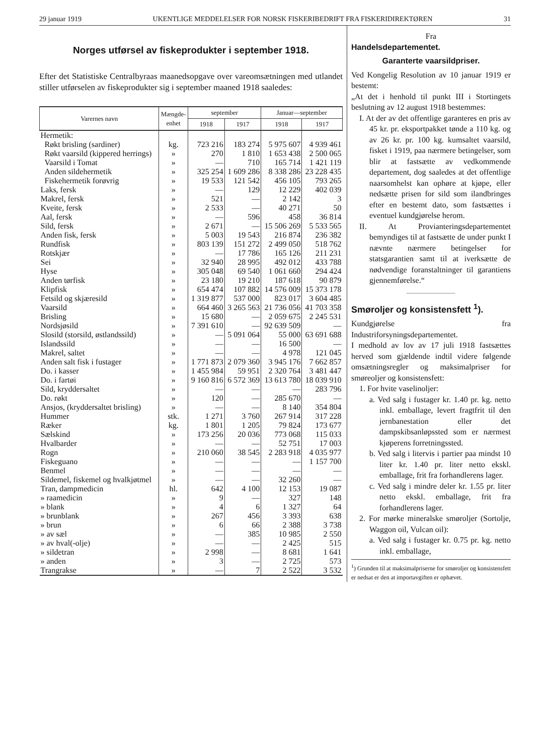29 januar 1919 UKENTLIGE MEDDELELSER FOR NORSK FISKERIBEDRIFT FRA FISKERIDIREKTØREN 31
Norges utførsel av fiskeprodukter i september 1918.
Efter det Statistiske Centralbyraas maanedsopgave over vareomsætningen med utlandet stiller utførselen av fiskeprodukter sig i september maaned 1918 saaledes:
| Varernes navn | Mængde- enhet | september | | Januar—september | |
| --- | --- | --- | --- | --- | --- |
| | | 1918 | 1917 | 1918 | 1917 |
| Hermetik: | | | | | |
| Røkt brisling (sardiner) | kg. | 723 216 | 183 274 | 5 975 607 | 4 939 461 |
| Røkt vaarsild (kippered herrings) | » | 270 | 1 810 | 1 653 438 | 2 500 065 |
| Vaarsild i Tomat | » | — | 710 | 165 714 | 1 421 119 |
| Anden sildehermetik | » | 325 254 | 1 609 286 | 8 338 286 | 23 228 435 |
| Fiskehermetik forøvrig | » | 19 533 | 121 542 | 456 105 | 793 265 |
| Laks, fersk | » | — | 129 | 12 229 | 402 039 |
| Makrel, fersk | » | 521 | — | 2 142 | 3 |
| Kveite, fersk | » | 2 533 | — | 40 271 | 50 |
| Aal, fersk | » | — | 596 | 458 | 36 814 |
| Sild, fersk | » | 2 671 | — | 15 506 269 | 5 533 565 |
| Anden fisk, fersk | » | 5 003 | 19 543 | 216 874 | 236 382 |
| Rundfisk | » | 803 139 | 151 272 | 2 499 050 | 518 762 |
| Rotskjær | » | — | 17 786 | 165 126 | 211 231 |
| Sei | » | 32 940 | 28 995 | 492 012 | 433 788 |
| Hyse | » | 305 048 | 69 540 | 1 061 660 | 294 424 |
| Anden tørfisk | » | 23 180 | 19 210 | 187 618 | 90 879 |
| Klipfisk | » | 654 474 | 107 882 | 14 576 009 | 15 373 178 |
| Fetsild og skjæresild | » | 1 319 877 | 537 000 | 823 017 | 3 604 485 |
| Vaarsild | » | 664 460 | 3 265 563 | 21 736 056 | 41 703 358 |
| Brisling | » | 15 680 | — | 2 059 675 | 2 245 531 |
| Nordsjøsild | » | 7 391 610 | — | 92 639 509 | — |
| Slosild (storsild, østlandssild) | » | — | 5 091 064 | 55 000 | 63 691 688 |
| Islandssild | » | — | — | 16 500 | — |
| Makrel, saltet | » | — | — | 4 978 | 121 045 |
| Anden salt fisk i fustager | » | 1 771 873 | 2 079 360 | 3 945 176 | 7 662 857 |
| Do. i kasser | » | 1 455 984 | 59 951 | 2 320 764 | 3 481 447 |
| Do. i fartøi | » | 9 160 816 | 6 572 369 | 13 613 780 | 18 039 910 |
| Sild, kryddersaltet | » | — | — | — | 283 796 |
| Do. røkt | » | 120 | — | 285 670 | — |
| Ansjos, (kryddersaltet brisling) | » | — | — | 8 140 | 354 804 |
| Hummer | stk. | 1 271 | 3 760 | 267 914 | 317 228 |
| Ræker | kg. | 1 801 | 1 205 | 79 824 | 173 677 |
| Sælskind | » | 173 256 | 20 036 | 773 068 | 115 033 |
| Hvalbarder | » | — | — | 52 751 | 17 003 |
| Rogn | » | 210 060 | 38 545 | 2 283 918 | 4 035 977 |
| Fiskeguano | » | — | — | — | 1 157 700 |
| Benmel | » | — | — | — | — |
| Sildemel, fiskemel og hvalkjøtmel | » | — | — | 32 260 | — |
| Tran, dampmedicin | hl. | 642 | 4 100 | 12 153 | 19 087 |
| » raamedicin | » | 9 | — | 327 | 148 |
| » blank | » | 4 | 6 | 1 327 | 64 |
| » brunblank | » | 267 | 456 | 3 393 | 638 |
| » brun | » | 6 | 66 | 2 388 | 3 738 |
| » av sæl | » | — | 385 | 10 985 | 2 550 |
| » av hval(-olje) | » | — | — | 2 425 | 515 |
| » sildetran | » | 2 998 | — | 8 681 | 1 641 |
| » anden | » | 3 | — | 2 725 | 573 |
| Trangrakse | » | — | 7 | 2 522 | 3 532 |
Fra
Handelsdepartementet.
Garanterte vaarsildpriser.
Ved Kongelig Resolution av 10 januar 1919 er bestemt:
„At det i henhold til punkt III i Stortingets beslutning av 12 august 1918 bestemmes:
I. At der av det offentlige garanteres en pris av 45 kr. pr. eksportpakket tønde a 110 kg. og av 26 kr. pr. 100 kg. kumsaltet vaarsild, fisket i 1919, paa nærmere betingelser, som blir at fastsætte av vedkommende departement, dog saaledes at det offentlige naarsomhelst kan ophøre at kjøpe, eller nedsætte prisen for sild som ilandbringes efter en bestemt dato, som fastsættes i eventuel kundgjørelse herom.
II. At Provianteringsdepartementet bemyndiges til at fastsætte de under punkt I nævnte nærmere betingelser for statsgarantien samt til at iverksætte de nødvendige foranstaltninger til garantiens gjennemførelse.“
Smøroljer og konsistensfett <sup>1</sup>).
Kundgjørelse fra Industriforsyningsdepartementet.
I medhold av lov av 17 juli 1918 fastsættes herved som gjældende indtil videre følgende omsætningsregler og maksimalpriser for smøreoljer og konsistensfett:
1. For hvite vaselinoljer:
a. Ved salg i fustager kr. 1.40 pr. kg. netto inkl. emballage, levert fragtfrit til den jernbanestation eller det dampskibsanløpssted som er nærmest kjøperens forretningssted.
b. Ved salg i litervis i partier paa mindst 10 liter kr. 1.40 pr. liter netto ekskl. emballage, frit fra forhandlerens lager.
c. Ved salg i mindre deler kr. 1.55 pr. liter netto ekskl. emballage, frit fra forhandlerens lager.
2. For mørke mineralske smøroljer (Sortolje, Waggon oil, Vulcan oil):
a. Ved salg i fustager kr. 0.75 pr. kg. netto inkl. emballage,
<sup>1</sup>) Grunden til at maksimalpriserne for smøroljer og konsistensfett er nedsat er den at importavgiften er ophævet.